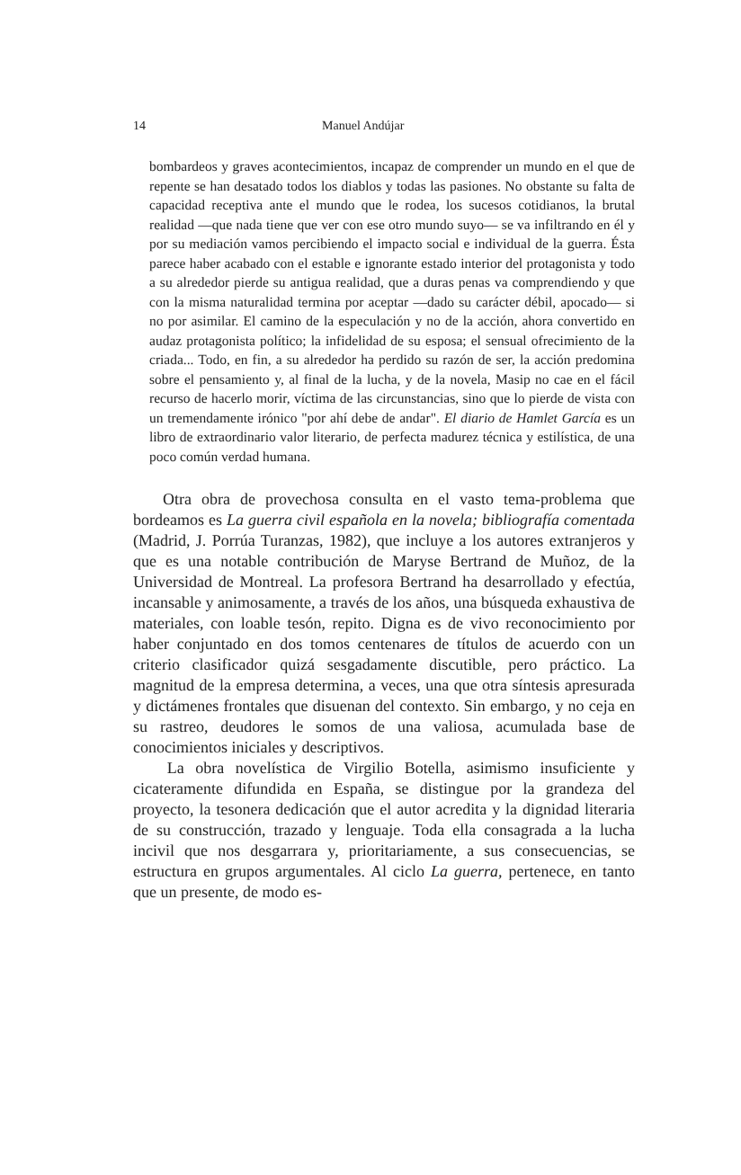14 Manuel Andújar
bombardeos y graves acontecimientos, incapaz de comprender un mundo en el que de repente se han desatado todos los diablos y todas las pasiones. No obstante su falta de capacidad receptiva ante el mundo que le rodea, los sucesos cotidianos, la brutal realidad —que nada tiene que ver con ese otro mundo suyo— se va infiltrando en él y por su mediación vamos percibiendo el impacto social e individual de la guerra. Ésta parece haber acabado con el estable e ignorante estado interior del protagonista y todo a su alrededor pierde su antigua realidad, que a duras penas va comprendiendo y que con la misma naturalidad termina por aceptar —dado su carácter débil, apocado— si no por asimilar. El camino de la especulación y no de la acción, ahora convertido en audaz protagonista político; la infidelidad de su esposa; el sensual ofrecimiento de la criada... Todo, en fin, a su alrededor ha perdido su razón de ser, la acción predomina sobre el pensamiento y, al final de la lucha, y de la novela, Masip no cae en el fácil recurso de hacerlo morir, víctima de las circunstancias, sino que lo pierde de vista con un tremendamente irónico "por ahí debe de andar". El diario de Hamlet García es un libro de extraordinario valor literario, de perfecta madurez técnica y estilística, de una poco común verdad humana.
Otra obra de provechosa consulta en el vasto tema-problema que bordeamos es La guerra civil española en la novela; bibliografía comentada (Madrid, J. Porrúa Turanzas, 1982), que incluye a los autores extranjeros y que es una notable contribución de Maryse Bertrand de Muñoz, de la Universidad de Montreal. La profesora Bertrand ha desarrollado y efectúa, incansable y animosamente, a través de los años, una búsqueda exhaustiva de materiales, con loable tesón, repito. Digna es de vivo reconocimiento por haber conjuntado en dos tomos centenares de títulos de acuerdo con un criterio clasificador quizá sesgadamente discutible, pero práctico. La magnitud de la empresa determina, a veces, una que otra síntesis apresurada y dictámenes frontales que disuenan del contexto. Sin embargo, y no ceja en su rastreo, deudores le somos de una valiosa, acumulada base de conocimientos iniciales y descriptivos.
La obra novelística de Virgilio Botella, asimismo insuficiente y cicateramente difundida en España, se distingue por la grandeza del proyecto, la tesonera dedicación que el autor acredita y la dignidad literaria de su construcción, trazado y lenguaje. Toda ella consagrada a la lucha incivil que nos desgarrara y, prioritariamente, a sus consecuencias, se estructura en grupos argumentales. Al ciclo La guerra, pertenece, en tanto que un presente, de modo es-